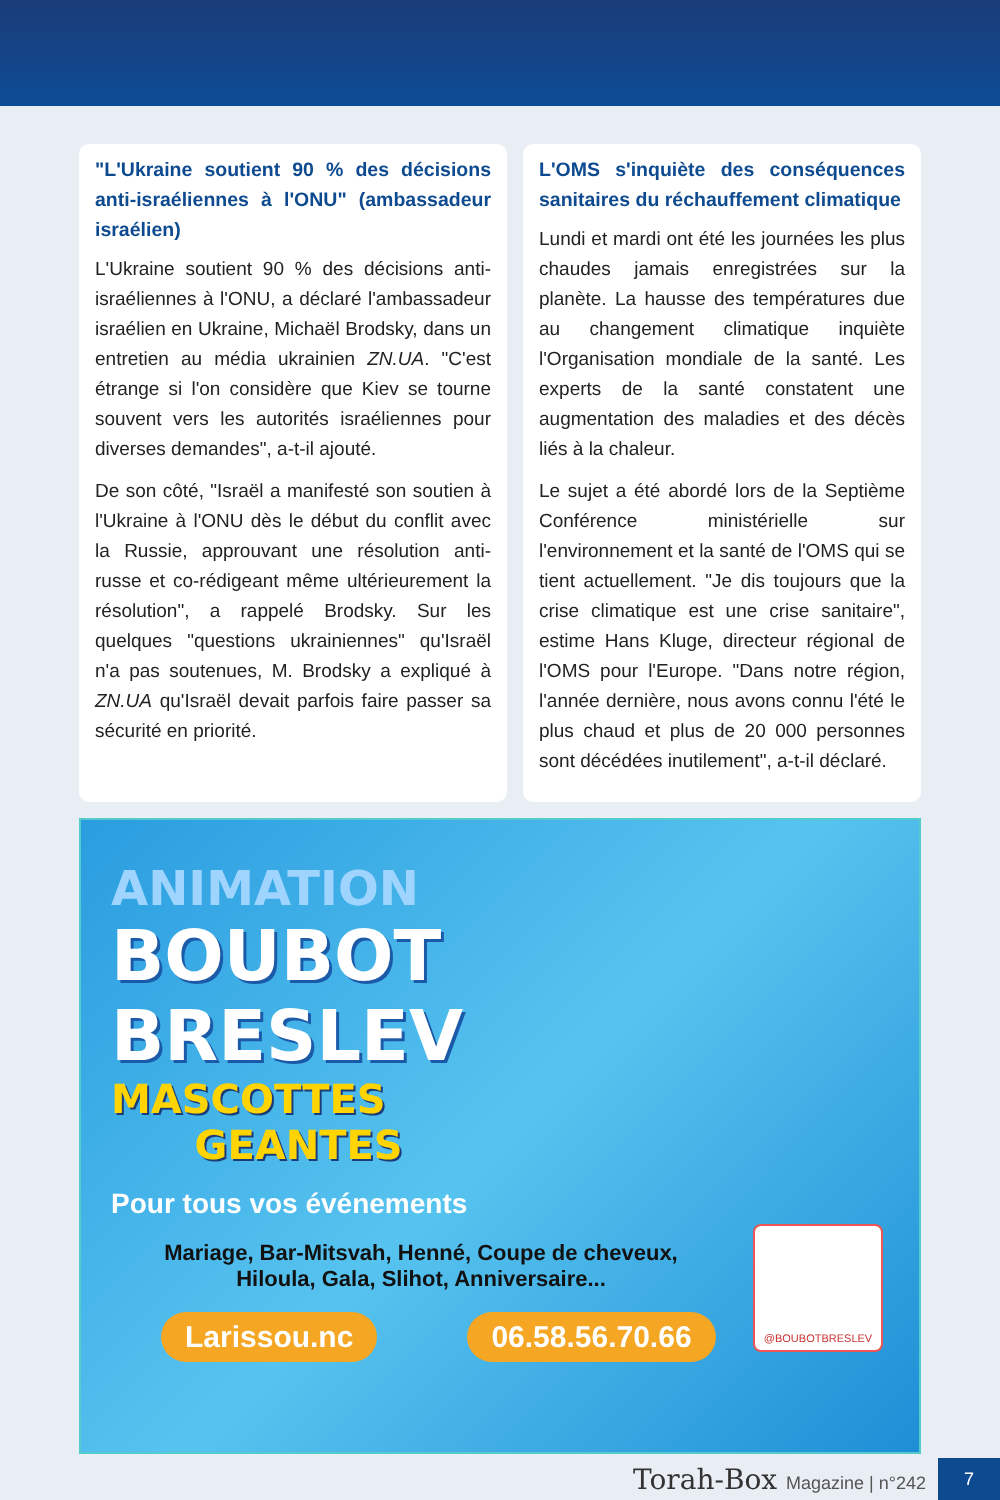"L'Ukraine soutient 90 % des décisions anti-israéliennes à l'ONU" (ambassadeur israélien)
L'Ukraine soutient 90 % des décisions anti-israéliennes à l'ONU, a déclaré l'ambassadeur israélien en Ukraine, Michaël Brodsky, dans un entretien au média ukrainien ZN.UA. "C'est étrange si l'on considère que Kiev se tourne souvent vers les autorités israéliennes pour diverses demandes", a-t-il ajouté.
De son côté, "Israël a manifesté son soutien à l'Ukraine à l'ONU dès le début du conflit avec la Russie, approuvant une résolution anti-russe et co-rédigeant même ultérieurement la résolution", a rappelé Brodsky. Sur les quelques "questions ukrainiennes" qu'Israël n'a pas soutenues, M. Brodsky a expliqué à ZN.UA qu'Israël devait parfois faire passer sa sécurité en priorité.
L'OMS s'inquiète des conséquences sanitaires du réchauffement climatique
Lundi et mardi ont été les journées les plus chaudes jamais enregistrées sur la planète. La hausse des températures due au changement climatique inquiète l'Organisation mondiale de la santé. Les experts de la santé constatent une augmentation des maladies et des décès liés à la chaleur.
Le sujet a été abordé lors de la Septième Conférence ministérielle sur l'environnement et la santé de l'OMS qui se tient actuellement. "Je dis toujours que la crise climatique est une crise sanitaire", estime Hans Kluge, directeur régional de l'OMS pour l'Europe. "Dans notre région, l'année dernière, nous avons connu l'été le plus chaud et plus de 20 000 personnes sont décédées inutilement", a-t-il déclaré.
ANIMATION
BOUBOT
BRESLEV
MASCOTTES
GEANTES
Pour tous vos événements
Mariage, Bar-Mitsvah, Henné, Coupe de cheveux,
Hiloula, Gala, Slihot, Anniversaire...
Larissou.nc 06.58.56.70.66
@BOUBOTBRESLEV
Torah-Box Magazine | n°242
7